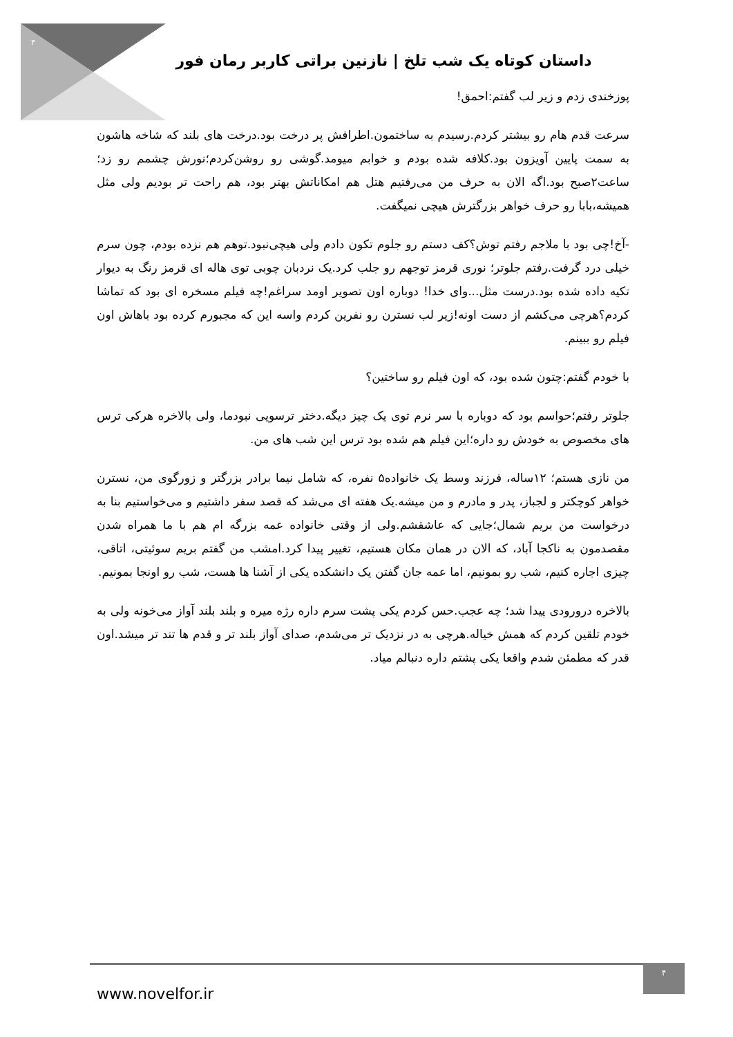۴
داستان کوتاه یک شب تلخ | نازنین براتی کاربر رمان فور
پوزخندی زدم و زیر لب گفتم:احمق!
سرعت قدم هام رو بیشتر کردم.رسیدم به ساختمون.اطرافش پر درخت بود.درخت های بلند که شاخه هاشون به سمت پایین آویزون بود.کلافه شده بودم و خوابم میومد.گوشی رو روشن‌کردم؛نورش چشمم رو زد؛ساعت۲صبح بود.اگه الان به حرف من می‌رفتیم هتل هم امکاناتش بهتر بود، هم راحت تر بودیم ولی مثل همیشه،بابا رو حرف خواهر بزرگترش هیچی نمیگفت.
-آخ!چی بود با ملاجم رفتم توش؟کف دستم رو جلوم تکون دادم ولی هیچی‌نبود.توهم هم نزده بودم، چون سرم خیلی درد گرفت.رفتم جلوتر؛ نوری قرمز توجهم رو جلب کرد.یک نردبان چوبی توی هاله ای قرمز رنگ به دیوار تکیه داده شده بود.درست مثل...وای خدا! دوباره اون تصویر اومد سراغم!چه فیلم مسخره ای بود که تماشا کردم؟هرچی می‌کشم از دست اونه!زیر لب نسترن رو نفرین کردم واسه این که مجبورم کرده بود باهاش اون فیلم رو ببینم.
با خودم گفتم:چتون شده بود، که اون فیلم رو ساختین؟
جلوتر رفتم؛حواسم بود که دوباره با سر نرم توی یک چیز دیگه.دختر ترسویی نبودما، ولی بالاخره هرکی ترس های مخصوص به خودش رو داره؛این فیلم هم شده بود ترس این شب های من.
من نازی هستم؛ ۱۲ساله، فرزند وسط یک خانواده۵ نفره، که شامل نیما برادر بزرگتر و زورگوی من، نسترن خواهر کوچکتر و لجباز، پدر و مادرم و من میشه.یک هفته ای می‌شد که قصد سفر داشتیم و می‌خواستیم بنا به درخواست من بریم شمال؛جایی که عاشقشم.ولی از وقتی خانواده عمه بزرگه ام هم با ما همراه شدن مقصدمون به ناکجا آباد، که الان در همان مکان هستیم، تغییر پیدا کرد.امشب من گفتم بریم سوئیتی، اتاقی، چیزی اجاره کنیم، شب رو بمونیم، اما عمه جان گفتن یک دانشکده یکی از آشنا ها هست، شب رو اونجا بمونیم.
بالاخره درورودی پیدا شد؛ چه عجب.حس کردم یکی پشت سرم داره رژه میره و بلند بلند آواز می‌خونه ولی به خودم تلقین کردم که همش خیاله.هرچی به در نزدیک تر می‌شدم، صدای آواز بلند تر و قدم ها تند تر میشد.اون قدر که مطمئن شدم واقعا یکی پشتم داره دنبالم میاد.
www.novelfor.ir
۴